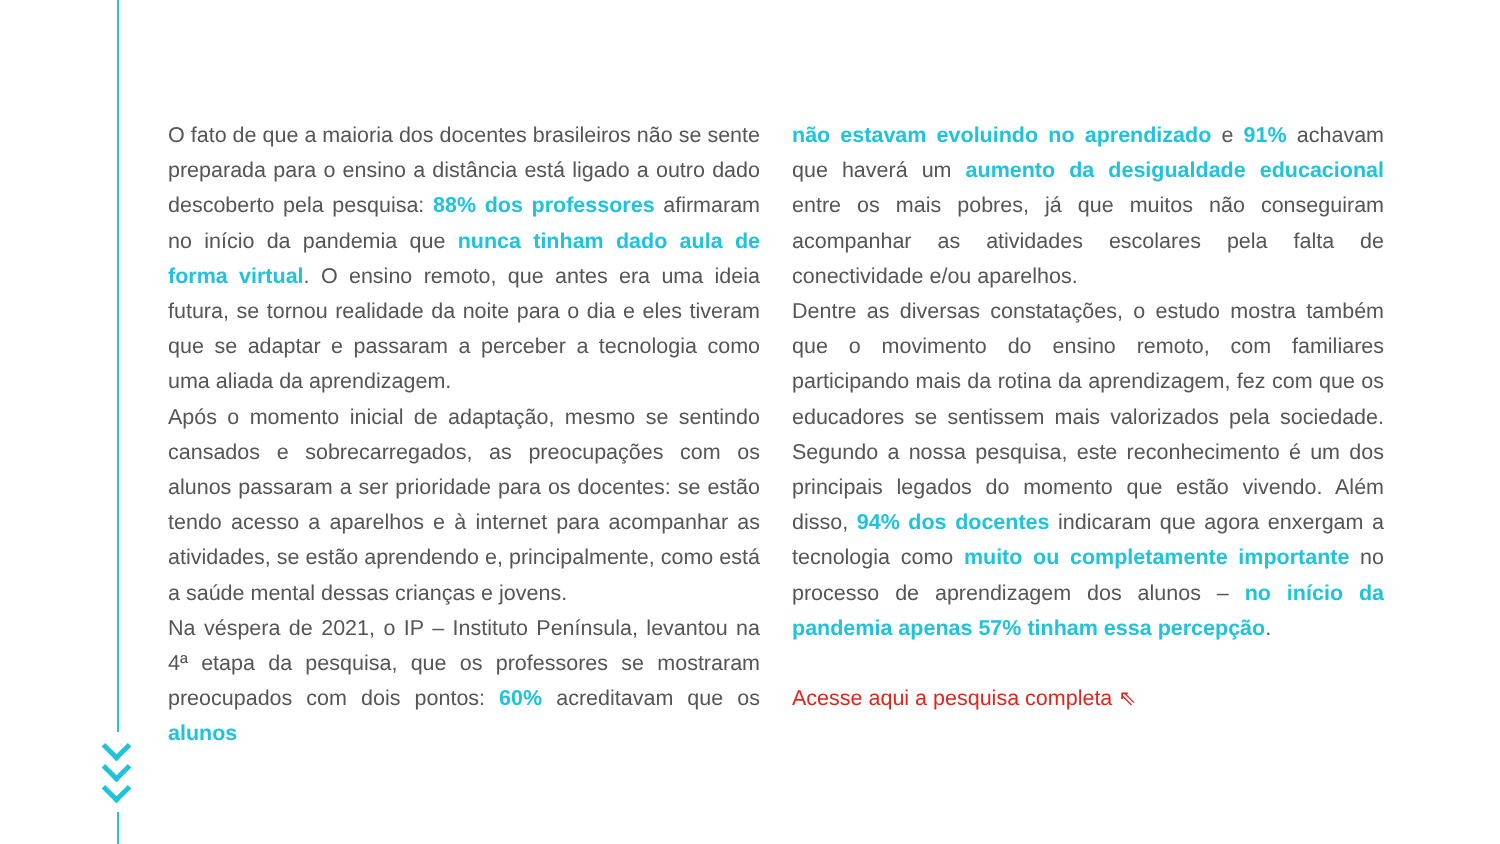O fato de que a maioria dos docentes brasileiros não se sente preparada para o ensino a distância está ligado a outro dado descoberto pela pesquisa: 88% dos professores afirmaram no início da pandemia que nunca tinham dado aula de forma virtual. O ensino remoto, que antes era uma ideia futura, se tornou realidade da noite para o dia e eles tiveram que se adaptar e passaram a perceber a tecnologia como uma aliada da aprendizagem.
Após o momento inicial de adaptação, mesmo se sentindo cansados e sobrecarregados, as preocupações com os alunos passaram a ser prioridade para os docentes: se estão tendo acesso a aparelhos e à internet para acompanhar as atividades, se estão aprendendo e, principalmente, como está a saúde mental dessas crianças e jovens.
Na véspera de 2021, o IP – Instituto Península, levantou na 4ª etapa da pesquisa, que os professores se mostraram preocupados com dois pontos: 60% acreditavam que os alunos
não estavam evoluindo no aprendizado e 91% achavam que haverá um aumento da desigualdade educacional entre os mais pobres, já que muitos não conseguiram acompanhar as atividades escolares pela falta de conectividade e/ou aparelhos.
Dentre as diversas constatações, o estudo mostra também que o movimento do ensino remoto, com familiares participando mais da rotina da aprendizagem, fez com que os educadores se sentissem mais valorizados pela sociedade. Segundo a nossa pesquisa, este reconhecimento é um dos principais legados do momento que estão vivendo. Além disso, 94% dos docentes indicaram que agora enxergam a tecnologia como muito ou completamente importante no processo de aprendizagem dos alunos – no início da pandemia apenas 57% tinham essa percepção.
Acesse aqui a pesquisa completa ⇖